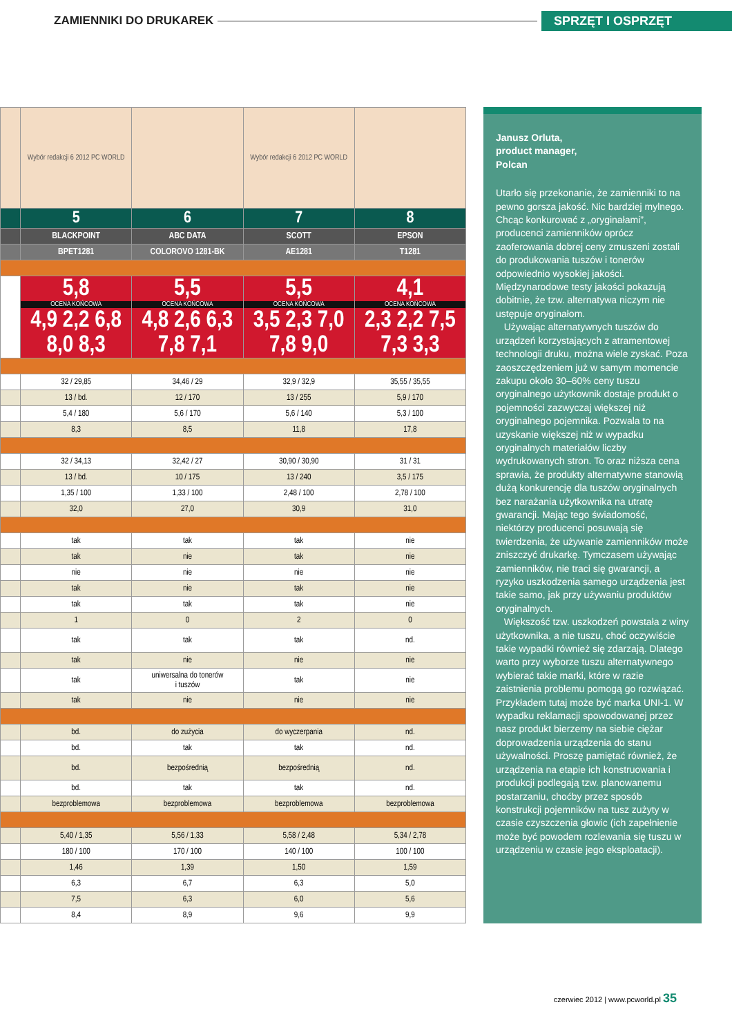ZAMIENNIKI DO DRUKAREK
SPRZĘT I OSPRZĘT
| | Wybór redakcji 6 2012 PC WORLD | | Wybór redakcji 6 2012 PC WORLD | |
| | 5 | 6 | 7 | 8 |
| | BLACKPOINT | ABC DATA | SCOTT | EPSON |
| | BPET1281 | COLOROVO 1281-BK | AE1281 | T1281 |
| | 5,8 OCENA KOŃCOWA 4,9 2,2 6,8 8,0 8,3 | 5,5 OCENA KOŃCOWA 4,8 2,6 6,3 7,8 7,1 | 5,5 OCENA KOŃCOWA 3,5 2,3 7,0 7,8 9,0 | 4,1 OCENA KOŃCOWA 2,3 2,2 7,5 7,3 3,3 |
| | 32 / 29,85 | 34,46 / 29 | 32,9 / 32,9 | 35,55 / 35,55 |
| | 13 / bd. | 12 / 170 | 13 / 255 | 5,9 / 170 |
| | 5,4 / 180 | 5,6 / 170 | 5,6 / 140 | 5,3 / 100 |
| | 8,3 | 8,5 | 11,8 | 17,8 |
| | 32 / 34,13 | 32,42 / 27 | 30,90 / 30,90 | 31 / 31 |
| | 13 / bd. | 10 / 175 | 13 / 240 | 3,5 / 175 |
| | 1,35 / 100 | 1,33 / 100 | 2,48 / 100 | 2,78 / 100 |
| | 32,0 | 27,0 | 30,9 | 31,0 |
| | tak | tak | tak | nie |
| | tak | nie | tak | nie |
| | nie | nie | nie | nie |
| | tak | nie | tak | nie |
| | tak | tak | tak | nie |
| | 1 | 0 | 2 | 0 |
| | tak | tak | tak | nd. |
| | tak | nie | nie | nie |
| | tak | uniwersalna do tonerów i tuszów | tak | nie |
| | tak | nie | nie | nie |
| | bd. | do zużycia | do wyczerpania | nd. |
| | bd. | tak | tak | nd. |
| | bd. | bezpośrednią | bezpośrednią | nd. |
| | bd. | tak | tak | nd. |
| | bezproblemowa | bezproblemowa | bezproblemowa | bezproblemowa |
| | 5,40 / 1,35 | 5,56 / 1,33 | 5,58 / 2,48 | 5,34 / 2,78 |
| | 180 / 100 | 170 / 100 | 140 / 100 | 100 / 100 |
| | 1,46 | 1,39 | 1,50 | 1,59 |
| | 6,3 | 6,7 | 6,3 | 5,0 |
| | 7,5 | 6,3 | 6,0 | 5,6 |
| | 8,4 | 8,9 | 9,6 | 9,9 |
Janusz Orluta,
product manager,
Polcan
Utarło się przekonanie, że zamienniki to na pewno gorsza jakość. Nic bardziej mylnego. Chcąc konkurować z „oryginałami”, producenci zamienników oprócz zaoferowania dobrej ceny zmuszeni zostali do produkowania tuszów i tonerów odpowiednio wysokiej jakości. Międzynarodowe testy jakości pokazują dobitnie, że tzw. alternatywa niczym nie ustępuje oryginałom.
Używając alternatywnych tuszów do urządzeń korzystających z atramentowej technologii druku, można wiele zyskać. Poza zaoszczędzeniem już w samym momencie zakupu około 30–60% ceny tuszu oryginalnego użytkownik dostaje produkt o pojemności zazwyczaj większej niż oryginalnego pojemnika. Pozwala to na uzyskanie większej niż w wypadku oryginalnych materiałów liczby wydrukowanych stron. To oraz niższa cena sprawia, że produkty alternatywne stanowią dużą konkurencję dla tuszów oryginalnych bez narażania użytkownika na utratę gwarancji. Mając tego świadomość, niektórzy producenci posuwają się twierdzenia, że używanie zamienników może zniszczyć drukarkę. Tymczasem używając zamienników, nie traci się gwarancji, a ryzyko uszkodzenia samego urządzenia jest takie samo, jak przy używaniu produktów oryginalnych.
Większość tzw. uszkodzeń powstała z winy użytkownika, a nie tuszu, choć oczywiście takie wypadki również się zdarzają. Dlatego warto przy wyborze tuszu alternatywnego wybierać takie marki, które w razie zaistnienia problemu pomogą go rozwiązać. Przykładem tutaj może być marka UNI-1. W wypadku reklamacji spowodowanej przez nasz produkt bierzemy na siebie ciężar doprowadzenia urządzenia do stanu używalności. Proszę pamiętać również, że urządzenia na etapie ich konstruowania i produkcji podlegają tzw. planowanemu postarzaniu, choćby przez sposób konstrukcji pojemników na tusz zużyty w czasie czyszczenia głowic (ich zapełnienie może być powodem rozlewania się tuszu w urządzeniu w czasie jego eksploatacji).
czerwiec 2012 | www.pcworld.pl 35